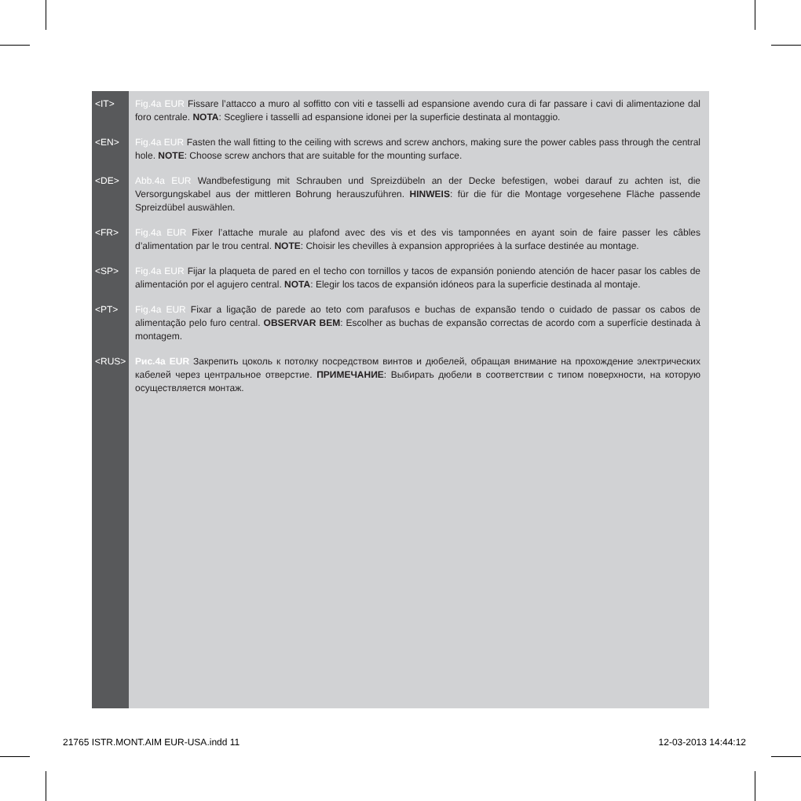<IT> Fig.4a EUR Fissare l’attacco a muro al soffitto con viti e tasselli ad espansione avendo cura di far passare i cavi di alimentazione dal foro centrale. NOTA: Scegliere i tasselli ad espansione idonei per la superficie destinata al montaggio.
<EN> Fig.4a EUR Fasten the wall fitting to the ceiling with screws and screw anchors, making sure the power cables pass through the central hole. NOTE: Choose screw anchors that are suitable for the mounting surface.
<DE> Abb.4a EUR Wandbefestigung mit Schrauben und Spreizdübeln an der Decke befestigen, wobei darauf zu achten ist, die Versorgungskabel aus der mittleren Bohrung herauszuführen. HINWEIS: für die für die Montage vorgesehene Fläche passende Spreizdübel auswählen.
<FR> Fig.4a EUR Fixer l’attache murale au plafond avec des vis et des vis tamponnées en ayant soin de faire passer les câbles d’alimentation par le trou central. NOTE: Choisir les chevilles à expansion appropriées à la surface destinée au montage.
<SP> Fig.4a EUR Fijar la plaqueta de pared en el techo con tornillos y tacos de expansión poniendo atención de hacer pasar los cables de alimentación por el agujero central. NOTA: Elegir los tacos de expansión idóneos para la superficie destinada al montaje.
<PT> Fig.4a EUR Fixar a ligação de parede ao teto com parafusos e buchas de expansão tendo o cuidado de passar os cabos de alimentação pelo furo central. OBSERVAR BEM: Escolher as buchas de expansão correctas de acordo com a superfície destinada à montagem.
<RUS> Рис.4a EUR Закрепить цоколь к потолку посредством винтов и дюбелей, обращая внимание на прохождение электрических кабелей через центральное отверстие. ПРИМЕЧАНИЕ: Выбирать дюбели в соответствии с типом поверхности, на которую осуществляется монтаж.
21765 ISTR.MONT.AIM EUR-USA.indd 11 12-03-2013 14:44:12